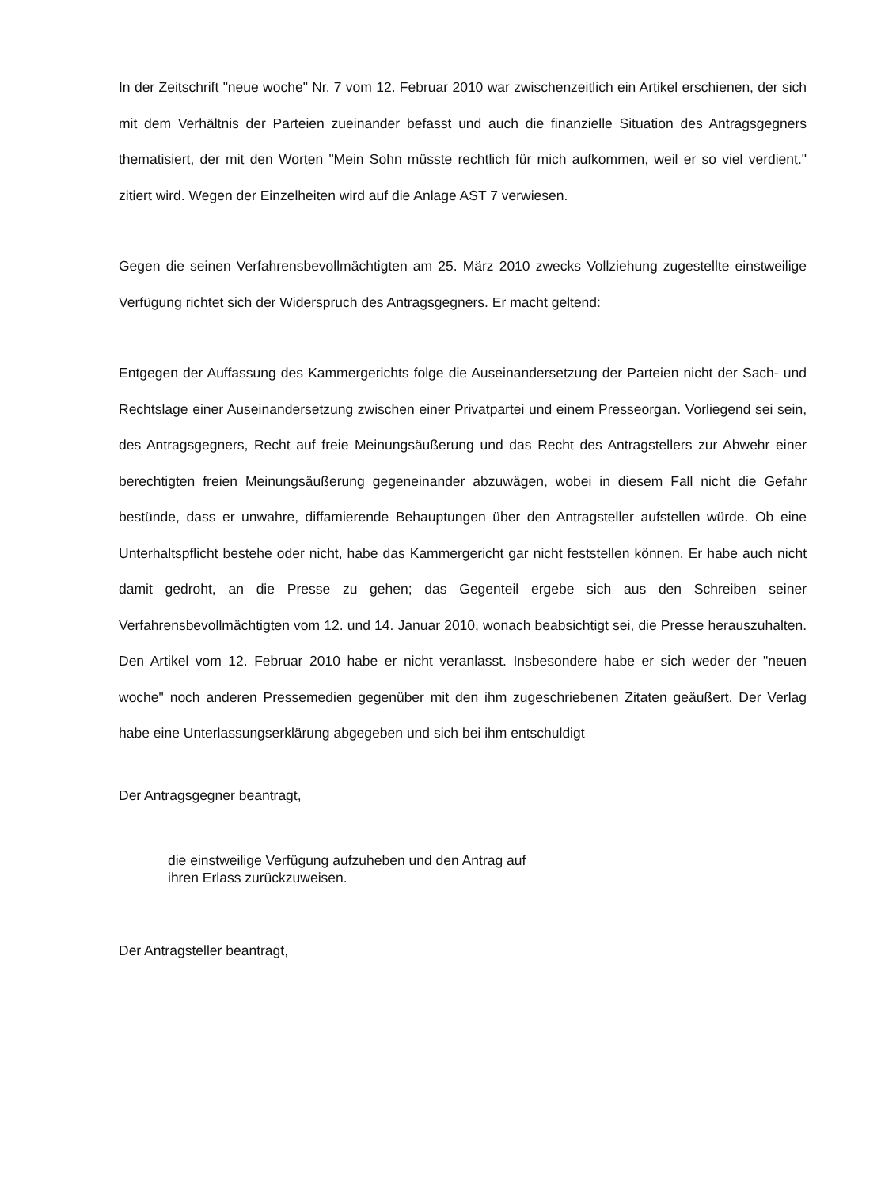In der Zeitschrift "neue woche" Nr. 7 vom 12. Februar 2010 war zwischenzeitlich ein Artikel erschienen, der sich mit dem Verhältnis der Parteien zueinander befasst und auch die finanzielle Situation des Antragsgegners thematisiert, der mit den Worten "Mein Sohn müsste rechtlich für mich aufkommen, weil er so viel verdient." zitiert wird. Wegen der Einzelheiten wird auf die Anlage AST 7 verwiesen.
Gegen die seinen Verfahrensbevollmächtigten am 25. März 2010 zwecks Vollziehung zugestellte einstweilige Verfügung richtet sich der Widerspruch des Antragsgegners. Er macht geltend:
Entgegen der Auffassung des Kammergerichts folge die Auseinandersetzung der Parteien nicht der Sach- und Rechtslage einer Auseinandersetzung zwischen einer Privatpartei und einem Presseorgan. Vorliegend sei sein, des Antragsgegners, Recht auf freie Meinungsäußerung und das Recht des Antragstellers zur Abwehr einer berechtigten freien Meinungsäußerung gegeneinander abzuwägen, wobei in diesem Fall nicht die Gefahr bestünde, dass er unwahre, diffamierende Behauptungen über den Antragsteller aufstellen würde. Ob eine Unterhaltspflicht bestehe oder nicht, habe das Kammergericht gar nicht feststellen können. Er habe auch nicht damit gedroht, an die Presse zu gehen; das Gegenteil ergebe sich aus den Schreiben seiner Verfahrensbevollmächtigten vom 12. und 14. Januar 2010, wonach beabsichtigt sei, die Presse herauszuhalten. Den Artikel vom 12. Februar 2010 habe er nicht veranlasst. Insbesondere habe er sich weder der "neuen woche" noch anderen Pressemedien gegenüber mit den ihm zugeschriebenen Zitaten geäußert. Der Verlag habe eine Unterlassungserklärung abgegeben und sich bei ihm entschuldigt
Der Antragsgegner beantragt,
die einstweilige Verfügung aufzuheben und den Antrag auf
ihren Erlass zurückzuweisen.
Der Antragsteller beantragt,